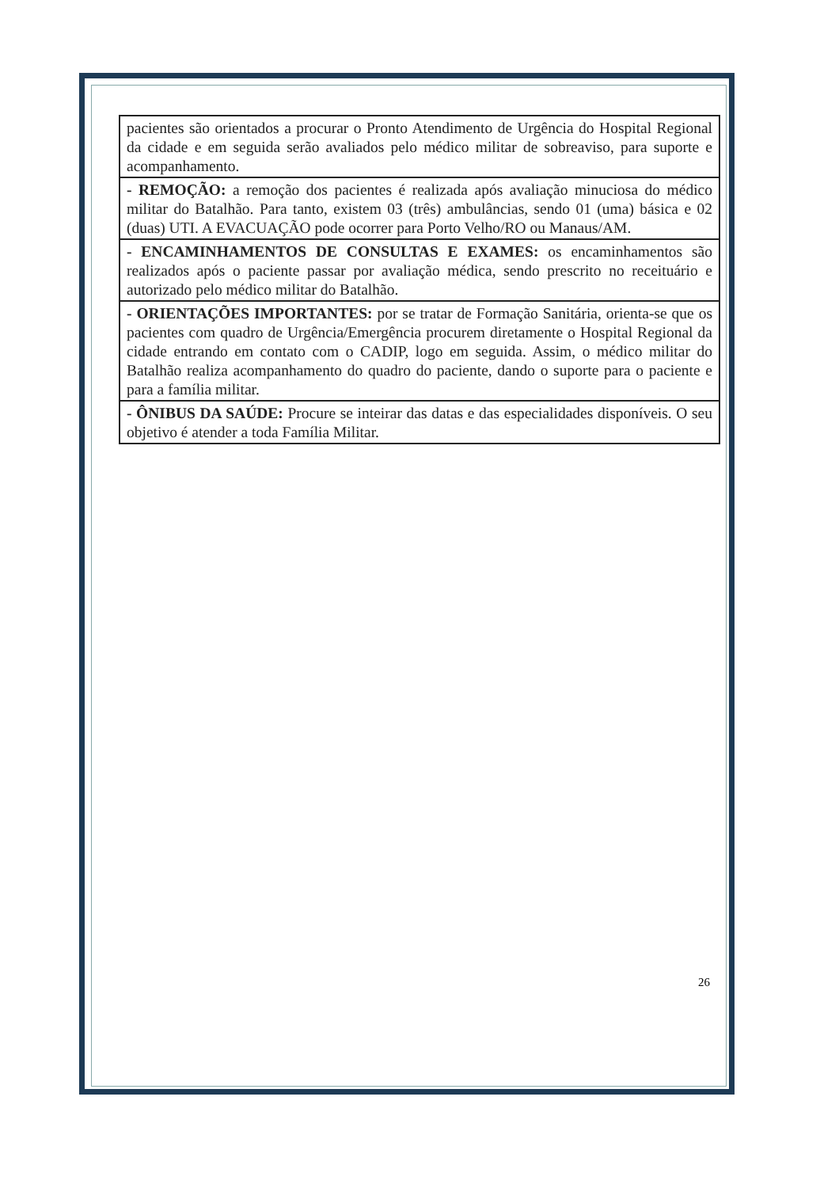| pacientes são orientados a procurar o Pronto Atendimento de Urgência do Hospital Regional da cidade e em seguida serão avaliados pelo médico militar de sobreaviso, para suporte e acompanhamento. |
| - REMOÇÃO: a remoção dos pacientes é realizada após avaliação minuciosa do médico militar do Batalhão. Para tanto, existem 03 (três) ambulâncias, sendo 01 (uma) básica e 02 (duas) UTI. A EVACUAÇÃO pode ocorrer para Porto Velho/RO ou Manaus/AM. |
| - ENCAMINHAMENTOS DE CONSULTAS E EXAMES: os encaminhamentos são realizados após o paciente passar por avaliação médica, sendo prescrito no receituário e autorizado pelo médico militar do Batalhão. |
| - ORIENTAÇÕES IMPORTANTES: por se tratar de Formação Sanitária, orienta-se que os pacientes com quadro de Urgência/Emergência procurem diretamente o Hospital Regional da cidade entrando em contato com o CADIP, logo em seguida. Assim, o médico militar do Batalhão realiza acompanhamento do quadro do paciente, dando o suporte para o paciente e para a família militar. |
| - ÔNIBUS DA SAÚDE: Procure se inteirar das datas e das especialidades disponíveis. O seu objetivo é atender a toda Família Militar. |
26